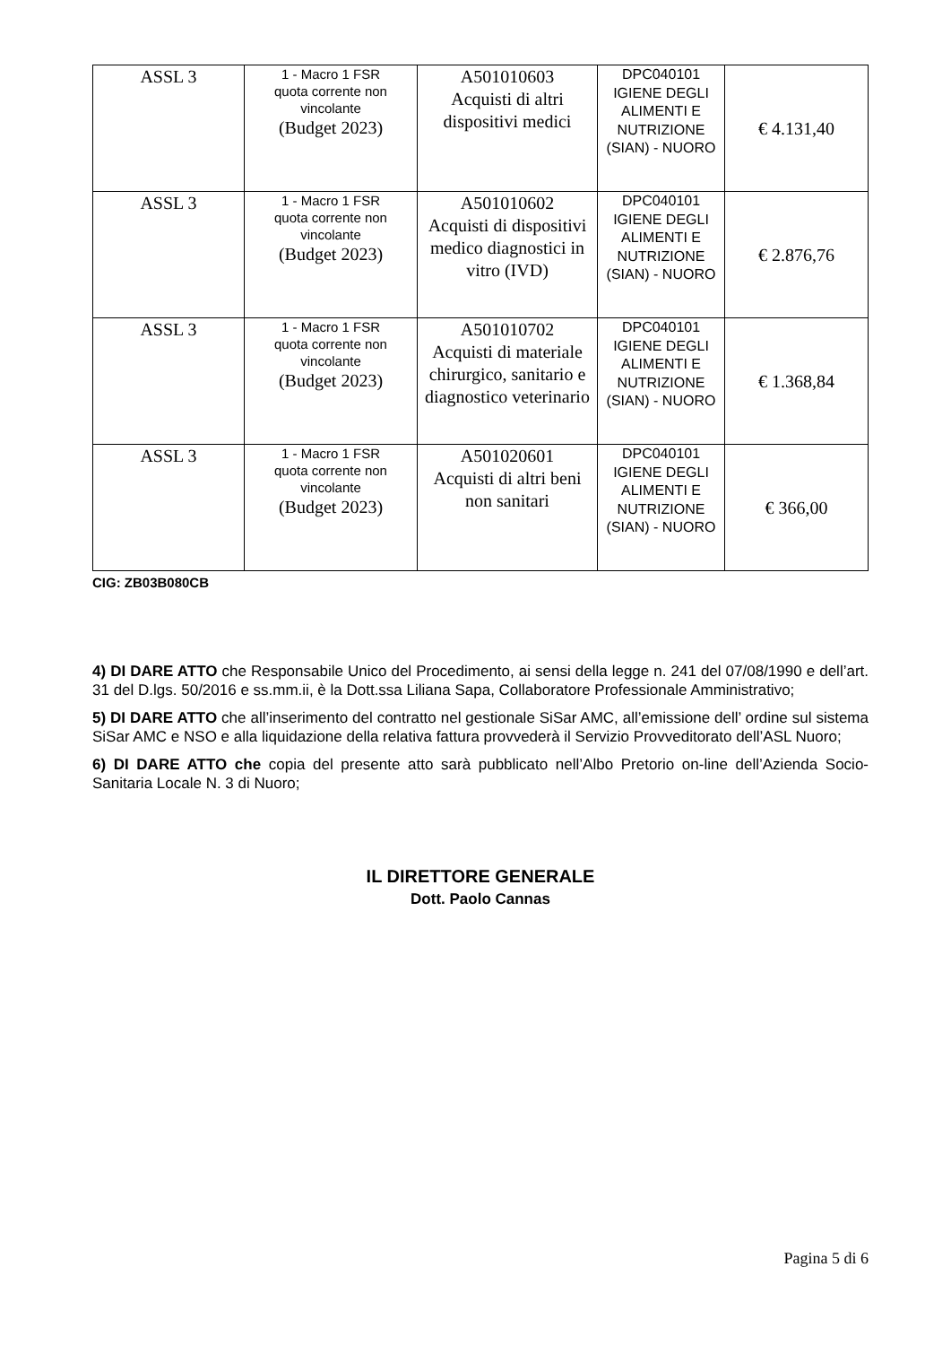| ASSL 3 | 1 - Macro 1 FSR quota corrente non vincolante (Budget 2023) | A501010603 Acquisti di altri dispositivi medici | DPC040101 IGIENE DEGLI ALIMENTI E NUTRIZIONE (SIAN) - NUORO | € 4.131,40 |
| ASSL 3 | 1 - Macro 1 FSR quota corrente non vincolante (Budget 2023) | A501010602 Acquisti di dispositivi medico diagnostici in vitro (IVD) | DPC040101 IGIENE DEGLI ALIMENTI E NUTRIZIONE (SIAN) - NUORO | € 2.876,76 |
| ASSL 3 | 1 - Macro 1 FSR quota corrente non vincolante (Budget 2023) | A501010702 Acquisti di materiale chirurgico, sanitario e diagnostico veterinario | DPC040101 IGIENE DEGLI ALIMENTI E NUTRIZIONE (SIAN) - NUORO | € 1.368,84 |
| ASSL 3 | 1 - Macro 1 FSR quota corrente non vincolante (Budget 2023) | A501020601 Acquisti di altri beni non sanitari | DPC040101 IGIENE DEGLI ALIMENTI E NUTRIZIONE (SIAN) - NUORO | € 366,00 |
CIG: ZB03B080CB
4) DI DARE ATTO che Responsabile Unico del Procedimento, ai sensi della legge n. 241 del 07/08/1990 e dell’art. 31 del D.lgs. 50/2016 e ss.mm.ii, è la Dott.ssa Liliana Sapa, Collaboratore Professionale Amministrativo;
5) DI DARE ATTO che all’inserimento del contratto nel gestionale SiSar AMC, all’emissione dell’ ordine sul sistema SiSar AMC e NSO e alla liquidazione della relativa fattura provvederà il Servizio Provveditorato dell’ASL Nuoro;
6) DI DARE ATTO che copia del presente atto sarà pubblicato nell’Albo Pretorio on-line dell’Azienda Socio-Sanitaria Locale N. 3 di Nuoro;
IL DIRETTORE GENERALE
Dott. Paolo Cannas
Pagina 5 di 6